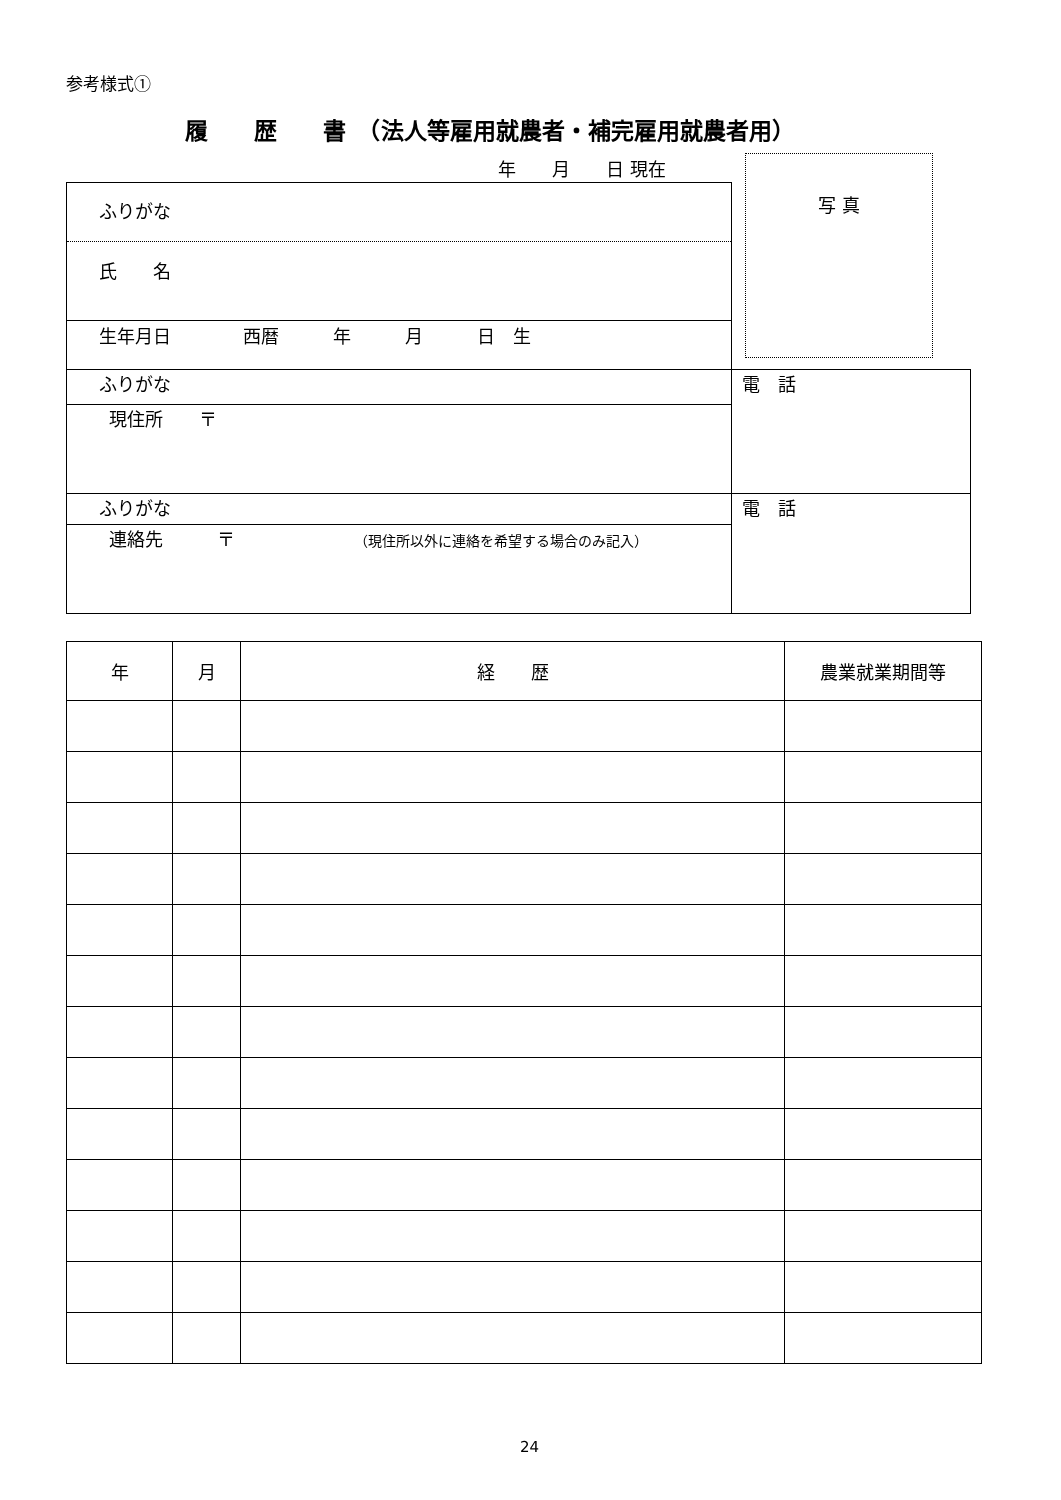参考様式①
履　　歴　　書　（法人等雇用就農者・補完雇用就農者用）
年　　月　　日 現在 写 真
| ふりがな | |
| 氏 名 | |
| 生年月日 西暦 年 月 日 生 | |
| ふりがな | 電 話 |
| 現住所 〒 | |
| ふりがな | 電 話 |
| 連絡先 〒 （現住所以外に連絡を希望する場合のみ記入） | |
| 年 | 月 | 経 歴 | 農業就業期間等 |
24